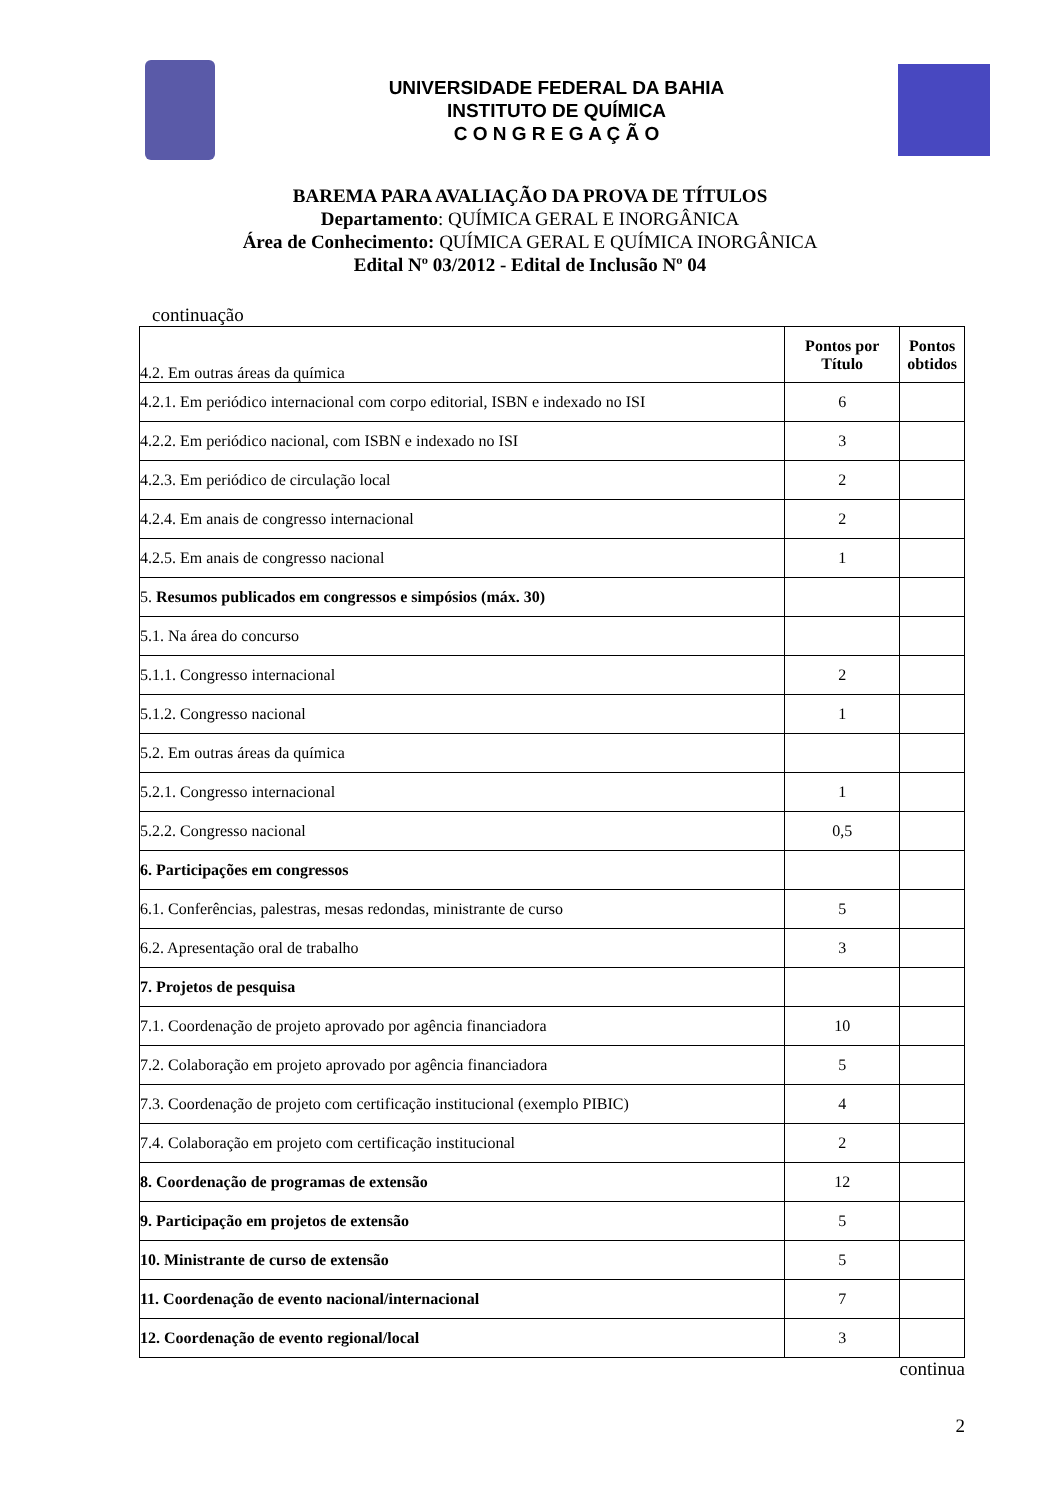UNIVERSIDADE FEDERAL DA BAHIA
INSTITUTO DE QUÍMICA
C O N G R E G A Ç Ã O
BAREMA PARA AVALIAÇÃO DA PROVA DE TÍTULOS
Departamento: QUÍMICA GERAL E INORGÂNICA
Área de Conhecimento: QUÍMICA GERAL E QUÍMICA INORGÂNICA
Edital Nº 03/2012 - Edital de Inclusão Nº 04
continuação
| 4.2. Em outras áreas da química | Pontos por Título | Pontos obtidos |
| 4.2.1. Em periódico internacional com corpo editorial, ISBN e indexado no ISI | 6 | |
| 4.2.2. Em periódico nacional, com ISBN e indexado no ISI | 3 | |
| 4.2.3. Em periódico de circulação local | 2 | |
| 4.2.4. Em anais de congresso internacional | 2 | |
| 4.2.5. Em anais de congresso nacional | 1 | |
| 5. Resumos publicados em congressos e simpósios (máx. 30) | | |
| 5.1. Na área do concurso | | |
| 5.1.1. Congresso internacional | 2 | |
| 5.1.2. Congresso nacional | 1 | |
| 5.2. Em outras áreas da química | | |
| 5.2.1. Congresso internacional | 1 | |
| 5.2.2. Congresso nacional | 0,5 | |
| 6. Participações em congressos | | |
| 6.1. Conferências, palestras, mesas redondas, ministrante de curso | 5 | |
| 6.2. Apresentação oral de trabalho | 3 | |
| 7. Projetos de pesquisa | | |
| 7.1. Coordenação de projeto aprovado por agência financiadora | 10 | |
| 7.2. Colaboração em projeto aprovado por agência financiadora | 5 | |
| 7.3. Coordenação de projeto com certificação institucional (exemplo PIBIC) | 4 | |
| 7.4. Colaboração em projeto com certificação institucional | 2 | |
| 8. Coordenação de programas de extensão | 12 | |
| 9. Participação em projetos de extensão | 5 | |
| 10. Ministrante de curso de extensão | 5 | |
| 11. Coordenação de evento nacional/internacional | 7 | |
| 12. Coordenação de evento regional/local | 3 | |
continua
2